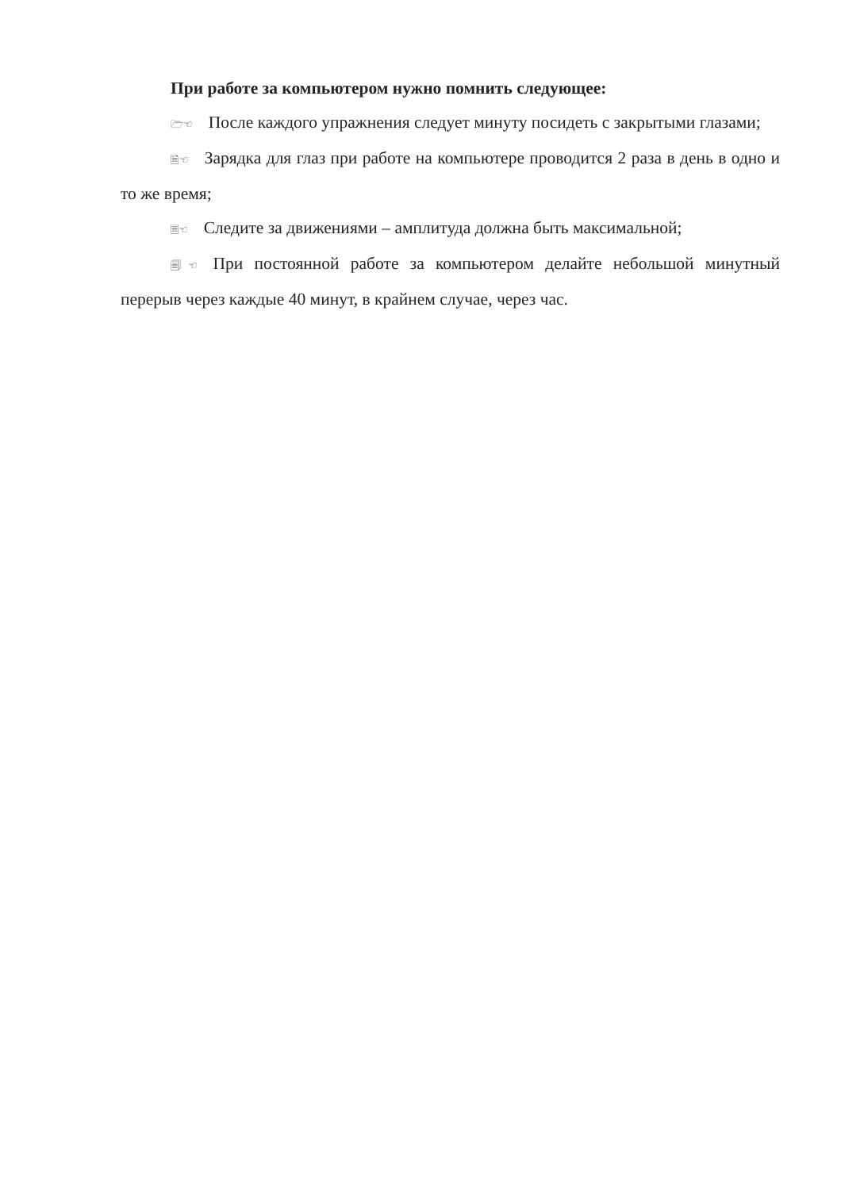При работе за компьютером нужно помнить следующее:
🗁☜ После каждого упражнения следует минуту посидеть с закрытыми глазами;
🗎☜ Зарядка для глаз при работе на компьютере проводится 2 раза в день в одно и то же время;
🗏☜ Следите за движениями – амплитуда должна быть максимальной;
🗐☜ При постоянной работе за компьютером делайте небольшой минутный перерыв через каждые 40 минут, в крайнем случае, через час.